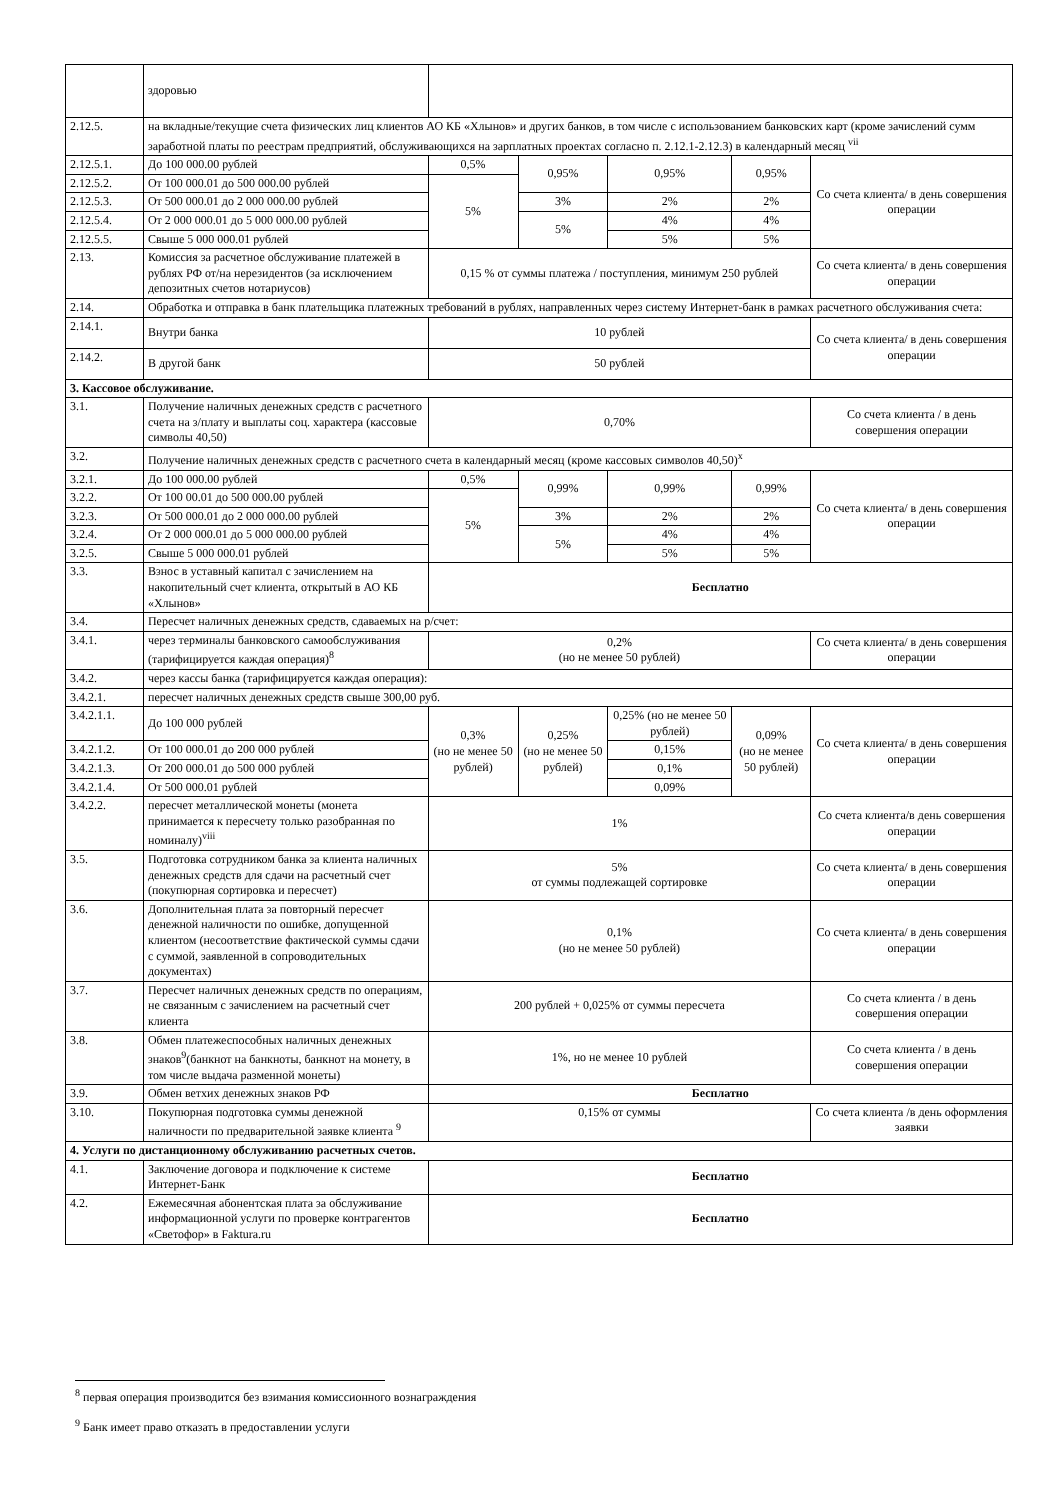| | здоровью | | | | | |
| 2.12.5. | на вкладные/текущие счета физических лиц клиентов АО КБ «Хлынов» и других банков, в том числе с использованием банковских карт (кроме зачислений сумм заработной платы по реестрам предприятий, обслуживающихся на зарплатных проектах согласно п. 2.12.1-2.12.3) в календарный месяц <sup>vii</sup> | | | | | |
| 2.12.5.1. | До 100 000.00 рублей | 0,5% | 0,95% | 0,95% | 0,95% | Со счета клиента/ в день совершения операции |
| 2.12.5.2. | От 100 000.01 до 500 000.00 рублей | 5% | | | | |
| 2.12.5.3. | От 500 000.01 до 2 000 000.00 рублей | | 3% | 2% | 2% | |
| 2.12.5.4. | От 2 000 000.01 до 5 000 000.00 рублей | | 5% | 4% | 4% | |
| 2.12.5.5. | Свыше 5 000 000.01 рублей | | | 5% | 5% | |
| 2.13. | Комиссия за расчетное обслуживание платежей в рублях РФ от/на нерезидентов (за исключением депозитных счетов нотариусов) | 0,15 % от суммы платежа / поступления, минимум 250 рублей | | | | Со счета клиента/ в день совершения операции |
| 2.14. | Обработка и отправка в банк плательщика платежных требований в рублях, направленных через систему Интернет-банк в рамках расчетного обслуживания счета: | | | | | |
| 2.14.1. | Внутри банка | 10 рублей | | | | Со счета клиента/ в день совершения операции |
| 2.14.2. | В другой банк | 50 рублей | | | | |
| 3. Кассовое обслуживание. | | | | | | |
| 3.1. | Получение наличных денежных средств с расчетного счета на з/плату и выплаты соц. характера (кассовые символы 40,50) | 0,70% | | | | Со счета клиента / в день совершения операции |
| 3.2. | Получение наличных денежных средств с расчетного счета в календарный месяц (кроме кассовых символов 40,50)<sup>x</sup> | | | | | |
| 3.2.1. | До 100 000.00 рублей | 0,5% | 0,99% | 0,99% | 0,99% | Со счета клиента/ в день совершения операции |
| 3.2.2. | От 100 00.01 до 500 000.00 рублей | 5% | | | | |
| 3.2.3. | От 500 000.01 до 2 000 000.00 рублей | | 3% | 2% | 2% | |
| 3.2.4. | От 2 000 000.01 до 5 000 000.00 рублей | | 5% | 4% | 4% | |
| 3.2.5. | Свыше 5 000 000.01 рублей | | | 5% | 5% | |
| 3.3. | Взнос в уставный капитал с зачислением на накопительный счет клиента, открытый в АО КБ «Хлынов» | Бесплатно | | | | |
| 3.4. | Пересчет наличных денежных средств, сдаваемых на р/счет: | | | | | |
| 3.4.1. | через терминалы банковского самообслуживания (тарифицируется каждая операция)<sup>8</sup> | 0,2% (но не менее 50 рублей) | | | | Со счета клиента/ в день совершения операции |
| 3.4.2. | через кассы банка (тарифицируется каждая операция): | | | | | |
| 3.4.2.1. | пересчет наличных денежных средств свыше 300,00 руб. | | | | | |
| 3.4.2.1.1. | До 100 000 рублей | 0,3% (но не менее 50 рублей) | 0,25% (но не менее 50 рублей) | 0,25% (но не менее 50 рублей) | 0,09% (но не менее 50 рублей) | Со счета клиента/ в день совершения операции |
| 3.4.2.1.2. | От 100 000.01 до 200 000 рублей | | | 0,15% | | |
| 3.4.2.1.3. | От 200 000.01 до 500 000 рублей | | | 0,1% | | |
| 3.4.2.1.4. | От 500 000.01 рублей | | | 0,09% | | |
| 3.4.2.2. | пересчет металлической монеты (монета принимается к пересчету только разобранная по номиналу)<sup>viii</sup> | 1% | | | | Со счета клиента/в день совершения операции |
| 3.5. | Подготовка сотрудником банка за клиента наличных денежных средств для сдачи на расчетный счет (покупюрная сортировка и пересчет) | 5% от суммы подлежащей сортировке | | | | Со счета клиента/ в день совершения операции |
| 3.6. | Дополнительная плата за повторный пересчет денежной наличности по ошибке, допущенной клиентом (несоответствие фактической суммы сдачи с суммой, заявленной в сопроводительных документах) | 0,1% (но не менее 50 рублей) | | | | Со счета клиента/ в день совершения операции |
| 3.7. | Пересчет наличных денежных средств по операциям, не связанным с зачислением на расчетный счет клиента | 200 рублей + 0,025% от суммы пересчета | | | | Со счета клиента / в день совершения операции |
| 3.8. | Обмен платежеспособных наличных денежных знаков<sup>9</sup>(банкнот на банкноты, банкнот на монету, в том числе выдача разменной монеты) | 1%, но не менее 10 рублей | | | | Со счета клиента / в день совершения операции |
| 3.9. | Обмен ветхих денежных знаков РФ | Бесплатно | | | | |
| 3.10. | Покупюрная подготовка суммы денежной наличности по предварительной заявке клиента <sup>9</sup> | 0,15% от суммы | | | | Со счета клиента /в день оформления заявки |
| 4. Услуги по дистанционному обслуживанию расчетных счетов. | | | | | | |
| 4.1. | Заключение договора и подключение к системе Интернет-Банк | Бесплатно | | | | |
| 4.2. | Ежемесячная абонентская плата за обслуживание информационной услуги по проверке контрагентов «Светофор» в Faktura.ru | Бесплатно | | | | |
<sup>8</sup> первая операция производится без взимания комиссионного вознаграждения
<sup>9</sup> Банк имеет право отказать в предоставлении услуги